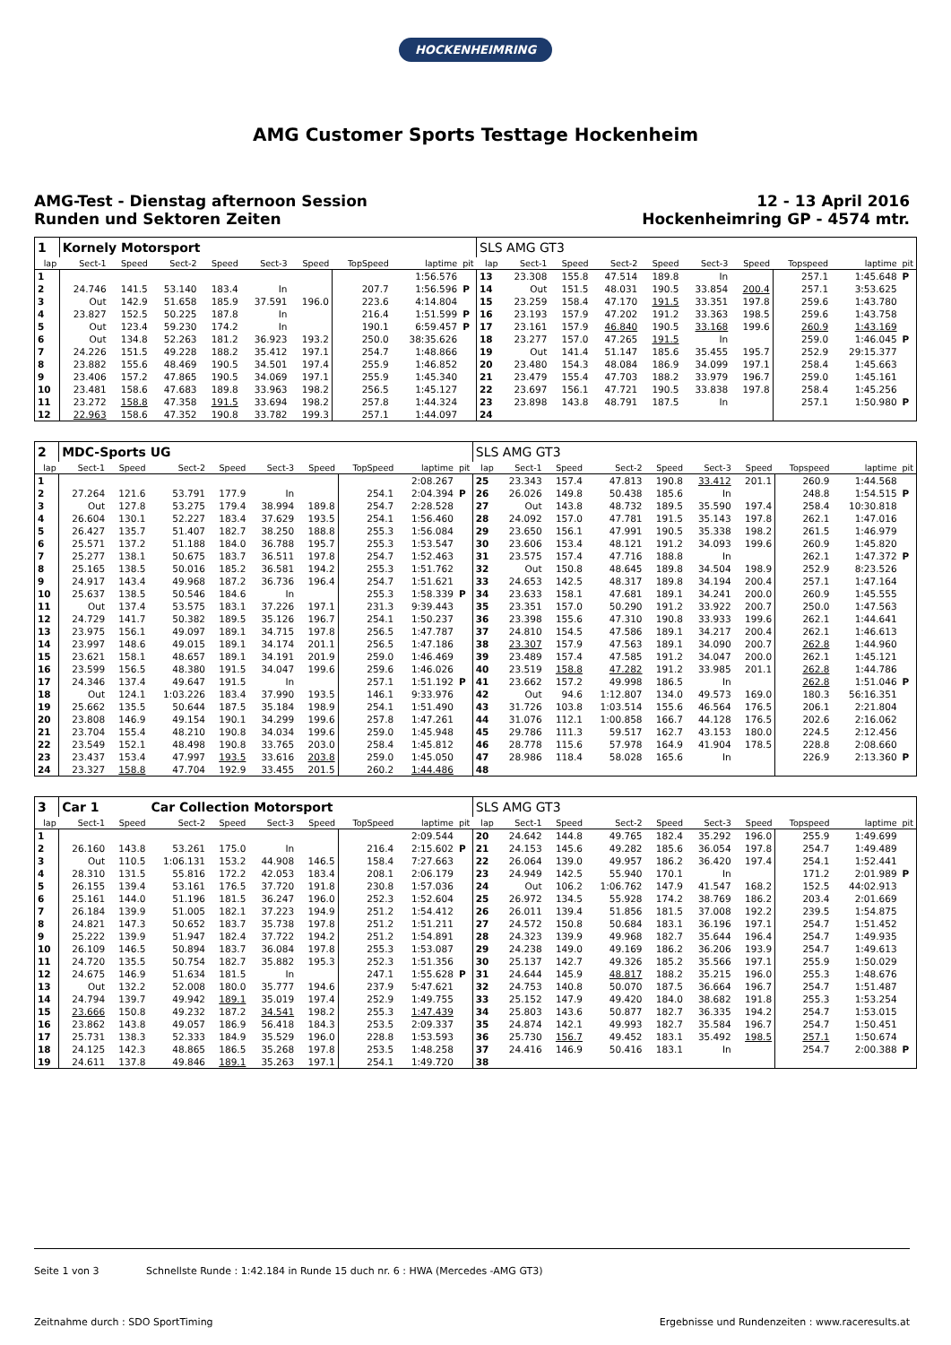HOCKENHEIMRING
AMG Customer Sports Testtage Hockenheim
AMG-Test - Dienstag afternoon Session
Runden und Sektoren Zeiten
12 - 13 April 2016
Hockenheimring GP - 4574 mtr.
| 1 | Kornely Motorsport | | | | | | | | | SLS AMG GT3 | | | | | | | | | |
| lap | Sect-1 | Speed | Sect-2 | Speed | Sect-3 | Speed | TopSpeed | laptime | pit | lap | Sect-1 | Speed | Sect-2 | Speed | Sect-3 | Speed | Topspeed | laptime | pit |
| 1 | | | | | | | | 1:56.576 | | 13 | 23.308 | 155.8 | 47.514 | 189.8 | In | | 257.1 | 1:45.648 | P |
| 2 | 24.746 | 141.5 | 53.140 | 183.4 | In | | 207.7 | 1:56.596 | P | 14 | Out | 151.5 | 48.031 | 190.5 | 33.854 | 200.4 | 257.1 | 3:53.625 | |
| 3 | Out | 142.9 | 51.658 | 185.9 | 37.591 | 196.0 | 223.6 | 4:14.804 | | 15 | 23.259 | 158.4 | 47.170 | 191.5 | 33.351 | 197.8 | 259.6 | 1:43.780 | |
| 4 | 23.827 | 152.5 | 50.225 | 187.8 | In | | 216.4 | 1:51.599 | P | 16 | 23.193 | 157.9 | 47.202 | 191.2 | 33.363 | 198.5 | 259.6 | 1:43.758 | |
| 5 | Out | 123.4 | 59.230 | 174.2 | In | | 190.1 | 6:59.457 | P | 17 | 23.161 | 157.9 | 46.840 | 190.5 | 33.168 | 199.6 | 260.9 | 1:43.169 | |
| 6 | Out | 134.8 | 52.263 | 181.2 | 36.923 | 193.2 | 250.0 | 38:35.626 | | 18 | 23.277 | 157.0 | 47.265 | 191.5 | In | | 259.0 | 1:46.045 | P |
| 7 | 24.226 | 151.5 | 49.228 | 188.2 | 35.412 | 197.1 | 254.7 | 1:48.866 | | 19 | Out | 141.4 | 51.147 | 185.6 | 35.455 | 195.7 | 252.9 | 29:15.377 | |
| 8 | 23.882 | 155.6 | 48.469 | 190.5 | 34.501 | 197.4 | 255.9 | 1:46.852 | | 20 | 23.480 | 154.3 | 48.084 | 186.9 | 34.099 | 197.1 | 258.4 | 1:45.663 | |
| 9 | 23.406 | 157.2 | 47.865 | 190.5 | 34.069 | 197.1 | 255.9 | 1:45.340 | | 21 | 23.479 | 155.4 | 47.703 | 188.2 | 33.979 | 196.7 | 259.0 | 1:45.161 | |
| 10 | 23.481 | 158.6 | 47.683 | 189.8 | 33.963 | 198.2 | 256.5 | 1:45.127 | | 22 | 23.697 | 156.1 | 47.721 | 190.5 | 33.838 | 197.8 | 258.4 | 1:45.256 | |
| 11 | 23.272 | 158.8 | 47.358 | 191.5 | 33.694 | 198.2 | 257.8 | 1:44.324 | | 23 | 23.898 | 143.8 | 48.791 | 187.5 | In | | 257.1 | 1:50.980 | P |
| 12 | 22.963 | 158.6 | 47.352 | 190.8 | 33.782 | 199.3 | 257.1 | 1:44.097 | | 24 | | | | | | | | | |
| 2 | MDC-Sports UG | | | | | | | | | SLS AMG GT3 | | | | | | | | | |
| lap | Sect-1 | Speed | Sect-2 | Speed | Sect-3 | Speed | TopSpeed | laptime | pit | lap | Sect-1 | Speed | Sect-2 | Speed | Sect-3 | Speed | Topspeed | laptime | pit |
| 1 | | | | | | | | 2:08.267 | | 25 | 23.343 | 157.4 | 47.813 | 190.8 | 33.412 | 201.1 | 260.9 | 1:44.568 | |
| 2 | 27.264 | 121.6 | 53.791 | 177.9 | In | | 254.1 | 2:04.394 | P | 26 | 26.026 | 149.8 | 50.438 | 185.6 | In | | 248.8 | 1:54.515 | P |
| 3 | Out | 127.8 | 53.275 | 179.4 | 38.994 | 189.8 | 254.7 | 2:28.528 | | 27 | Out | 143.8 | 48.732 | 189.5 | 35.590 | 197.4 | 258.4 | 10:30.818 | |
| 4 | 26.604 | 130.1 | 52.227 | 183.4 | 37.629 | 193.5 | 254.1 | 1:56.460 | | 28 | 24.092 | 157.0 | 47.781 | 191.5 | 35.143 | 197.8 | 262.1 | 1:47.016 | |
| 5 | 26.427 | 135.7 | 51.407 | 182.7 | 38.250 | 188.8 | 255.3 | 1:56.084 | | 29 | 23.650 | 156.1 | 47.991 | 190.5 | 35.338 | 198.2 | 261.5 | 1:46.979 | |
| 6 | 25.571 | 137.2 | 51.188 | 184.0 | 36.788 | 195.7 | 255.3 | 1:53.547 | | 30 | 23.606 | 153.4 | 48.121 | 191.2 | 34.093 | 199.6 | 260.9 | 1:45.820 | |
| 7 | 25.277 | 138.1 | 50.675 | 183.7 | 36.511 | 197.8 | 254.7 | 1:52.463 | | 31 | 23.575 | 157.4 | 47.716 | 188.8 | In | | 262.1 | 1:47.372 | P |
| 8 | 25.165 | 138.5 | 50.016 | 185.2 | 36.581 | 194.2 | 255.3 | 1:51.762 | | 32 | Out | 150.8 | 48.645 | 189.8 | 34.504 | 198.9 | 252.9 | 8:23.526 | |
| 9 | 24.917 | 143.4 | 49.968 | 187.2 | 36.736 | 196.4 | 254.7 | 1:51.621 | | 33 | 24.653 | 142.5 | 48.317 | 189.8 | 34.194 | 200.4 | 257.1 | 1:47.164 | |
| 10 | 25.637 | 138.5 | 50.546 | 184.6 | In | | 255.3 | 1:58.339 | P | 34 | 23.633 | 158.1 | 47.681 | 189.1 | 34.241 | 200.0 | 260.9 | 1:45.555 | |
| 11 | Out | 137.4 | 53.575 | 183.1 | 37.226 | 197.1 | 231.3 | 9:39.443 | | 35 | 23.351 | 157.0 | 50.290 | 191.2 | 33.922 | 200.7 | 250.0 | 1:47.563 | |
| 12 | 24.729 | 141.7 | 50.382 | 189.5 | 35.126 | 196.7 | 254.1 | 1:50.237 | | 36 | 23.398 | 155.6 | 47.310 | 190.8 | 33.933 | 199.6 | 262.1 | 1:44.641 | |
| 13 | 23.975 | 156.1 | 49.097 | 189.1 | 34.715 | 197.8 | 256.5 | 1:47.787 | | 37 | 24.810 | 154.5 | 47.586 | 189.1 | 34.217 | 200.4 | 262.1 | 1:46.613 | |
| 14 | 23.997 | 148.6 | 49.015 | 189.1 | 34.174 | 201.1 | 256.5 | 1:47.186 | | 38 | 23.307 | 157.9 | 47.563 | 189.1 | 34.090 | 200.7 | 262.8 | 1:44.960 | |
| 15 | 23.621 | 158.1 | 48.657 | 189.1 | 34.191 | 201.9 | 259.0 | 1:46.469 | | 39 | 23.489 | 157.4 | 47.585 | 191.2 | 34.047 | 200.0 | 262.1 | 1:45.121 | |
| 16 | 23.599 | 156.5 | 48.380 | 191.5 | 34.047 | 199.6 | 259.6 | 1:46.026 | | 40 | 23.519 | 158.8 | 47.282 | 191.2 | 33.985 | 201.1 | 262.8 | 1:44.786 | |
| 17 | 24.346 | 137.4 | 49.647 | 191.5 | In | | 257.1 | 1:51.192 | P | 41 | 23.662 | 157.2 | 49.998 | 186.5 | In | | 262.8 | 1:51.046 | P |
| 18 | Out | 124.1 | 1:03.226 | 183.4 | 37.990 | 193.5 | 146.1 | 9:33.976 | | 42 | Out | 94.6 | 1:12.807 | 134.0 | 49.573 | 169.0 | 180.3 | 56:16.351 | |
| 19 | 25.662 | 135.5 | 50.644 | 187.5 | 35.184 | 198.9 | 254.1 | 1:51.490 | | 43 | 31.726 | 103.8 | 1:03.514 | 155.6 | 46.564 | 176.5 | 206.1 | 2:21.804 | |
| 20 | 23.808 | 146.9 | 49.154 | 190.1 | 34.299 | 199.6 | 257.8 | 1:47.261 | | 44 | 31.076 | 112.1 | 1:00.858 | 166.7 | 44.128 | 176.5 | 202.6 | 2:16.062 | |
| 21 | 23.704 | 155.4 | 48.210 | 190.8 | 34.034 | 199.6 | 259.0 | 1:45.948 | | 45 | 29.786 | 111.3 | 59.517 | 162.7 | 43.153 | 180.0 | 224.5 | 2:12.456 | |
| 22 | 23.549 | 152.1 | 48.498 | 190.8 | 33.765 | 203.0 | 258.4 | 1:45.812 | | 46 | 28.778 | 115.6 | 57.978 | 164.9 | 41.904 | 178.5 | 228.8 | 2:08.660 | |
| 23 | 23.437 | 153.4 | 47.997 | 193.5 | 33.616 | 203.8 | 259.0 | 1:45.050 | | 47 | 28.986 | 118.4 | 58.028 | 165.6 | In | | 226.9 | 2:13.360 | P |
| 24 | 23.327 | 158.8 | 47.704 | 192.9 | 33.455 | 201.5 | 260.2 | 1:44.486 | | 48 | | | | | | | | | |
| 3 | Car 1 | | Car Collection Motorsport | | | | | | | SLS AMG GT3 | | | | | | | | | |
| lap | Sect-1 | Speed | Sect-2 | Speed | Sect-3 | Speed | TopSpeed | laptime | pit | lap | Sect-1 | Speed | Sect-2 | Speed | Sect-3 | Speed | Topspeed | laptime | pit |
| 1 | | | | | | | | 2:09.544 | | 20 | 24.642 | 144.8 | 49.765 | 182.4 | 35.292 | 196.0 | 255.9 | 1:49.699 | |
| 2 | 26.160 | 143.8 | 53.261 | 175.0 | In | | 216.4 | 2:15.602 | P | 21 | 24.153 | 145.6 | 49.282 | 185.6 | 36.054 | 197.8 | 254.7 | 1:49.489 | |
| 3 | Out | 110.5 | 1:06.131 | 153.2 | 44.908 | 146.5 | 158.4 | 7:27.663 | | 22 | 26.064 | 139.0 | 49.957 | 186.2 | 36.420 | 197.4 | 254.1 | 1:52.441 | |
| 4 | 28.310 | 131.5 | 55.816 | 172.2 | 42.053 | 183.4 | 208.1 | 2:06.179 | | 23 | 24.949 | 142.5 | 55.940 | 170.1 | In | | 171.2 | 2:01.989 | P |
| 5 | 26.155 | 139.4 | 53.161 | 176.5 | 37.720 | 191.8 | 230.8 | 1:57.036 | | 24 | Out | 106.2 | 1:06.762 | 147.9 | 41.547 | 168.2 | 152.5 | 44:02.913 | |
| 6 | 25.161 | 144.0 | 51.196 | 181.5 | 36.247 | 196.0 | 252.3 | 1:52.604 | | 25 | 26.972 | 134.5 | 55.928 | 174.2 | 38.769 | 186.2 | 203.4 | 2:01.669 | |
| 7 | 26.184 | 139.9 | 51.005 | 182.1 | 37.223 | 194.9 | 251.2 | 1:54.412 | | 26 | 26.011 | 139.4 | 51.856 | 181.5 | 37.008 | 192.2 | 239.5 | 1:54.875 | |
| 8 | 24.821 | 147.3 | 50.652 | 183.7 | 35.738 | 197.8 | 251.2 | 1:51.211 | | 27 | 24.572 | 150.8 | 50.684 | 183.1 | 36.196 | 197.1 | 254.7 | 1:51.452 | |
| 9 | 25.222 | 139.9 | 51.947 | 182.4 | 37.722 | 194.2 | 251.2 | 1:54.891 | | 28 | 24.323 | 139.9 | 49.968 | 182.7 | 35.644 | 196.4 | 254.7 | 1:49.935 | |
| 10 | 26.109 | 146.5 | 50.894 | 183.7 | 36.084 | 197.8 | 255.3 | 1:53.087 | | 29 | 24.238 | 149.0 | 49.169 | 186.2 | 36.206 | 193.9 | 254.7 | 1:49.613 | |
| 11 | 24.720 | 135.5 | 50.754 | 182.7 | 35.882 | 195.3 | 252.3 | 1:51.356 | | 30 | 25.137 | 142.7 | 49.326 | 185.2 | 35.566 | 197.1 | 255.9 | 1:50.029 | |
| 12 | 24.675 | 146.9 | 51.634 | 181.5 | In | | 247.1 | 1:55.628 | P | 31 | 24.644 | 145.9 | 48.817 | 188.2 | 35.215 | 196.0 | 255.3 | 1:48.676 | |
| 13 | Out | 132.2 | 52.008 | 180.0 | 35.777 | 194.6 | 237.9 | 5:47.621 | | 32 | 24.753 | 140.8 | 50.070 | 187.5 | 36.664 | 196.7 | 254.7 | 1:51.487 | |
| 14 | 24.794 | 139.7 | 49.942 | 189.1 | 35.019 | 197.4 | 252.9 | 1:49.755 | | 33 | 25.152 | 147.9 | 49.420 | 184.0 | 38.682 | 191.8 | 255.3 | 1:53.254 | |
| 15 | 23.666 | 150.8 | 49.232 | 187.2 | 34.541 | 198.2 | 255.3 | 1:47.439 | | 34 | 25.803 | 143.6 | 50.877 | 182.7 | 36.335 | 194.2 | 254.7 | 1:53.015 | |
| 16 | 23.862 | 143.8 | 49.057 | 186.9 | 56.418 | 184.3 | 253.5 | 2:09.337 | | 35 | 24.874 | 142.1 | 49.993 | 182.7 | 35.584 | 196.7 | 254.7 | 1:50.451 | |
| 17 | 25.731 | 138.3 | 52.333 | 184.9 | 35.529 | 196.0 | 228.8 | 1:53.593 | | 36 | 25.730 | 156.7 | 49.452 | 183.1 | 35.492 | 198.5 | 257.1 | 1:50.674 | |
| 18 | 24.125 | 142.3 | 48.865 | 186.5 | 35.268 | 197.8 | 253.5 | 1:48.258 | | 37 | 24.416 | 146.9 | 50.416 | 183.1 | In | | 254.7 | 2:00.388 | P |
| 19 | 24.611 | 137.8 | 49.846 | 189.1 | 35.263 | 197.1 | 254.1 | 1:49.720 | | 38 | | | | | | | | | |
Seite 1 von 3 Schnellste Runde : 1:42.184 in Runde 15 duch nr. 6 : HWA (Mercedes -AMG GT3)
Zeitnahme durch : SDO SportTiming Ergebnisse und Rundenzeiten : www.raceresults.at